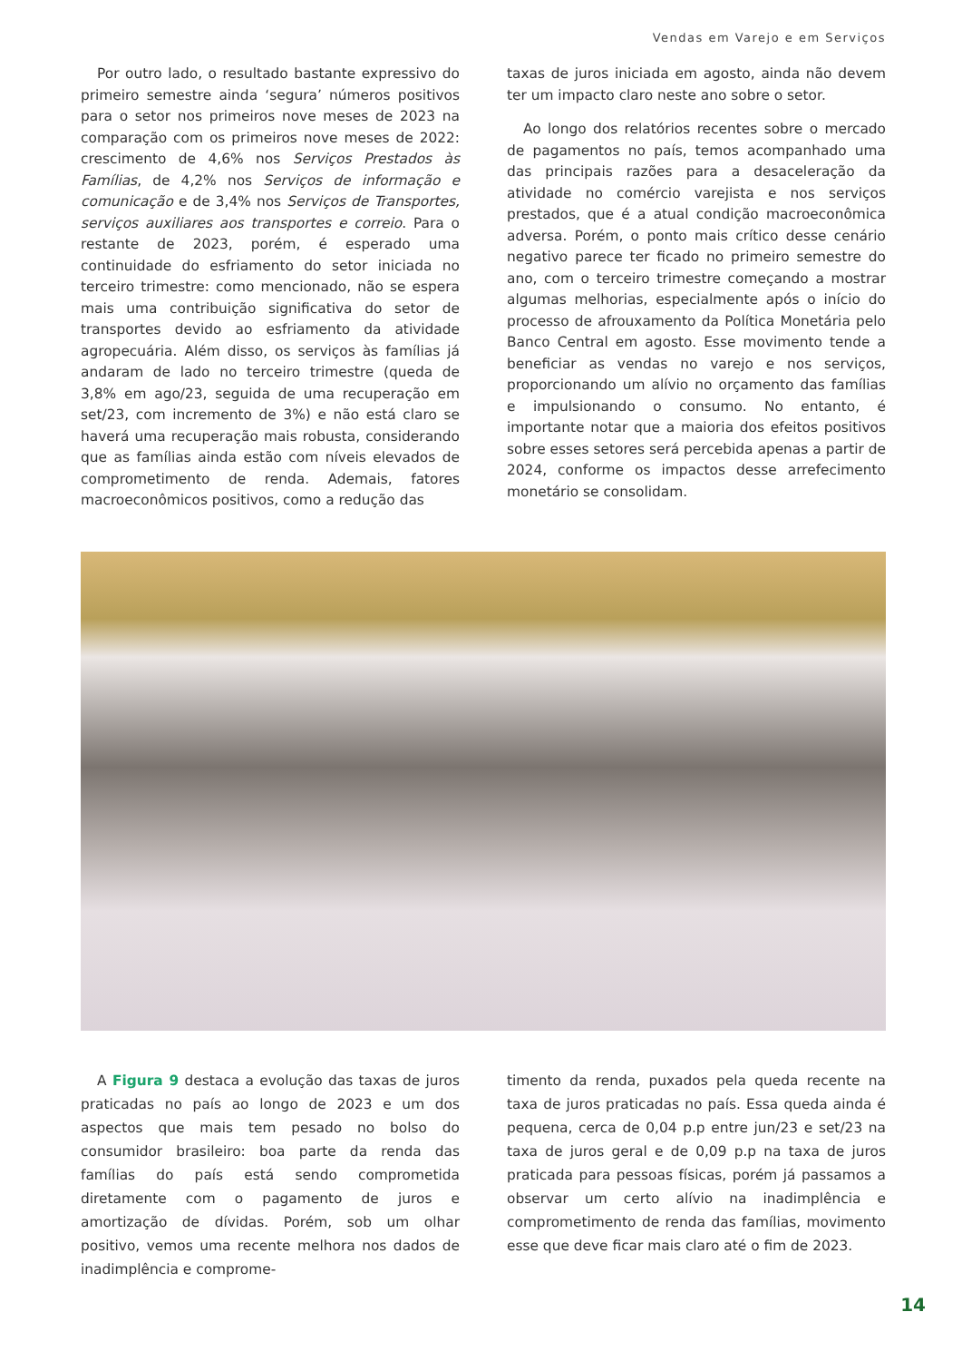Vendas em Varejo e em Serviços
Por outro lado, o resultado bastante expressivo do primeiro semestre ainda ‘segura’ números positivos para o setor nos primeiros nove meses de 2023 na comparação com os primeiros nove meses de 2022: crescimento de 4,6% nos Serviços Prestados às Famílias, de 4,2% nos Serviços de informação e comunicação e de 3,4% nos Serviços de Transportes, serviços auxiliares aos transportes e correio. Para o restante de 2023, porém, é esperado uma continuidade do esfriamento do setor iniciada no terceiro trimestre: como mencionado, não se espera mais uma contribuição significativa do setor de transportes devido ao esfriamento da atividade agropecuária. Além disso, os serviços às famílias já andaram de lado no terceiro trimestre (queda de 3,8% em ago/23, seguida de uma recuperação em set/23, com incremento de 3%) e não está claro se haverá uma recuperação mais robusta, considerando que as famílias ainda estão com níveis elevados de comprometimento de renda. Ademais, fatores macroeconômicos positivos, como a redução das
taxas de juros iniciada em agosto, ainda não devem ter um impacto claro neste ano sobre o setor.
Ao longo dos relatórios recentes sobre o mercado de pagamentos no país, temos acompanhado uma das principais razões para a desaceleração da atividade no comércio varejista e nos serviços prestados, que é a atual condição macroeconômica adversa. Porém, o ponto mais crítico desse cenário negativo parece ter ficado no primeiro semestre do ano, com o terceiro trimestre começando a mostrar algumas melhorias, especialmente após o início do processo de afrouxamento da Política Monetária pelo Banco Central em agosto. Esse movimento tende a beneficiar as vendas no varejo e nos serviços, proporcionando um alívio no orçamento das famílias e impulsionando o consumo. No entanto, é importante notar que a maioria dos efeitos positivos sobre esses setores será percebida apenas a partir de 2024, conforme os impactos desse arrefecimento monetário se consolidam.
A Figura 9 destaca a evolução das taxas de juros praticadas no país ao longo de 2023 e um dos aspectos que mais tem pesado no bolso do consumidor brasileiro: boa parte da renda das famílias do país está sendo comprometida diretamente com o pagamento de juros e amortização de dívidas. Porém, sob um olhar positivo, vemos uma recente melhora nos dados de inadimplência e comprome-
timento da renda, puxados pela queda recente na taxa de juros praticadas no país. Essa queda ainda é pequena, cerca de 0,04 p.p entre jun/23 e set/23 na taxa de juros geral e de 0,09 p.p na taxa de juros praticada para pessoas físicas, porém já passamos a observar um certo alívio na inadimplência e comprometimento de renda das famílias, movimento esse que deve ficar mais claro até o fim de 2023.
14